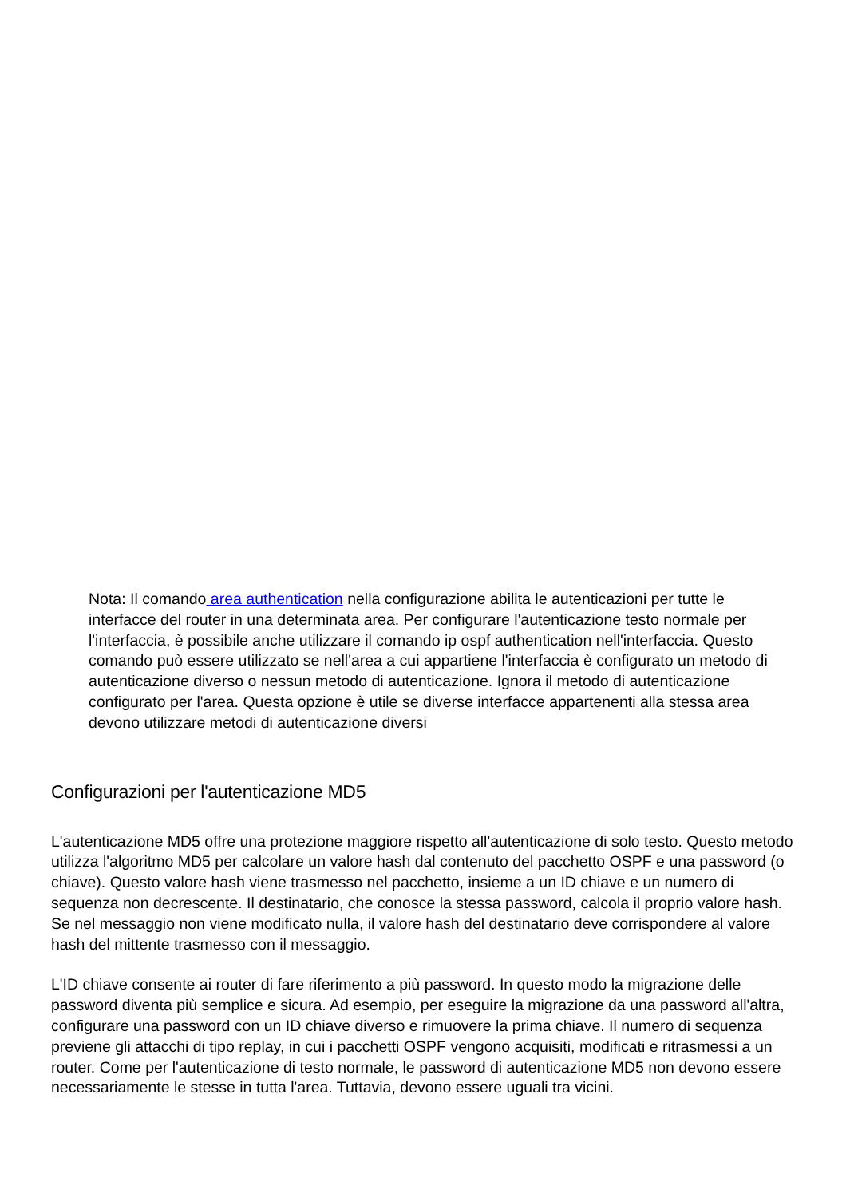Nota: Il comando area authentication nella configurazione abilita le autenticazioni per tutte le interfacce del router in una determinata area. Per configurare l'autenticazione testo normale per l'interfaccia, è possibile anche utilizzare il comando ip ospf authentication nell'interfaccia. Questo comando può essere utilizzato se nell'area a cui appartiene l'interfaccia è configurato un metodo di autenticazione diverso o nessun metodo di autenticazione. Ignora il metodo di autenticazione configurato per l'area. Questa opzione è utile se diverse interfacce appartenenti alla stessa area devono utilizzare metodi di autenticazione diversi
Configurazioni per l'autenticazione MD5
L'autenticazione MD5 offre una protezione maggiore rispetto all'autenticazione di solo testo. Questo metodo utilizza l'algoritmo MD5 per calcolare un valore hash dal contenuto del pacchetto OSPF e una password (o chiave). Questo valore hash viene trasmesso nel pacchetto, insieme a un ID chiave e un numero di sequenza non decrescente. Il destinatario, che conosce la stessa password, calcola il proprio valore hash. Se nel messaggio non viene modificato nulla, il valore hash del destinatario deve corrispondere al valore hash del mittente trasmesso con il messaggio.
L'ID chiave consente ai router di fare riferimento a più password. In questo modo la migrazione delle password diventa più semplice e sicura. Ad esempio, per eseguire la migrazione da una password all'altra, configurare una password con un ID chiave diverso e rimuovere la prima chiave. Il numero di sequenza previene gli attacchi di tipo replay, in cui i pacchetti OSPF vengono acquisiti, modificati e ritrasmessi a un router. Come per l'autenticazione di testo normale, le password di autenticazione MD5 non devono essere necessariamente le stesse in tutta l'area. Tuttavia, devono essere uguali tra vicini.